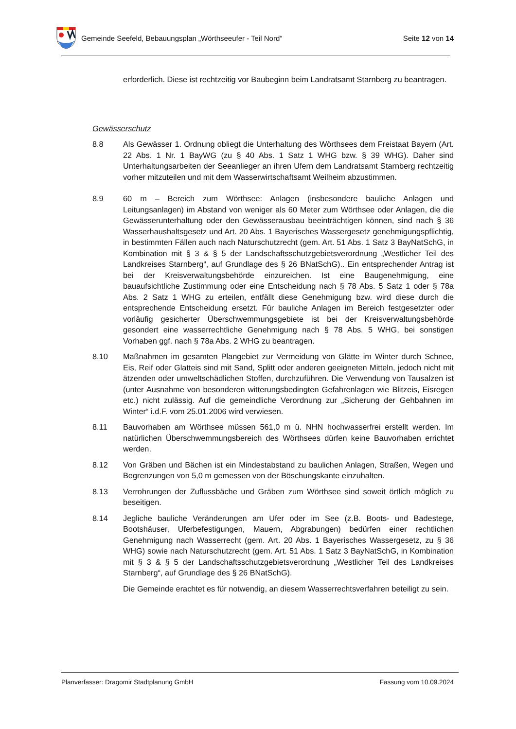Gemeinde Seefeld, Bebauungsplan „Wörthseeufer - Teil Nord“ Seite 12 von 14
erforderlich. Diese ist rechtzeitig vor Baubeginn beim Landratsamt Starnberg zu beantragen.
Gewässerschutz
8.8 Als Gewässer 1. Ordnung obliegt die Unterhaltung des Wörthsees dem Freistaat Bayern (Art. 22 Abs. 1 Nr. 1 BayWG (zu § 40 Abs. 1 Satz 1 WHG bzw. § 39 WHG). Daher sind Unterhaltungsarbeiten der Seeanlieger an ihren Ufern dem Landratsamt Starnberg rechtzeitig vorher mitzuteilen und mit dem Wasserwirtschaftsamt Weilheim abzustimmen.
8.9 60 m – Bereich zum Wörthsee: Anlagen (insbesondere bauliche Anlagen und Leitungsanlagen) im Abstand von weniger als 60 Meter zum Wörthsee oder Anlagen, die die Gewässerunterhaltung oder den Gewässerausbau beeinträchtigen können, sind nach § 36 Wasserhaushaltsgesetz und Art. 20 Abs. 1 Bayerisches Wassergesetz genehmigungspflichtig, in bestimmten Fällen auch nach Naturschutzrecht (gem. Art. 51 Abs. 1 Satz 3 BayNatSchG, in Kombination mit § 3 & § 5 der Landschaftsschutzgebietsverordnung „Westlicher Teil des Landkreises Starnberg“, auf Grundlage des § 26 BNatSchG).. Ein entsprechender Antrag ist bei der Kreisverwaltungsbehörde einzureichen. Ist eine Baugenehmigung, eine bauaufsichtliche Zustimmung oder eine Entscheidung nach § 78 Abs. 5 Satz 1 oder § 78a Abs. 2 Satz 1 WHG zu erteilen, entfällt diese Genehmigung bzw. wird diese durch die entsprechende Entscheidung ersetzt. Für bauliche Anlagen im Bereich festgesetzter oder vorläufig gesicherter Überschwemmungsgebiete ist bei der Kreisverwaltungsbehörde gesondert eine wasserrechtliche Genehmigung nach § 78 Abs. 5 WHG, bei sonstigen Vorhaben ggf. nach § 78a Abs. 2 WHG zu beantragen.
8.10 Maßnahmen im gesamten Plangebiet zur Vermeidung von Glätte im Winter durch Schnee, Eis, Reif oder Glatteis sind mit Sand, Splitt oder anderen geeigneten Mitteln, jedoch nicht mit ätzenden oder umweltschädlichen Stoffen, durchzuführen. Die Verwendung von Tausalzen ist (unter Ausnahme von besonderen witterungsbedingten Gefahrenlagen wie Blitzeis, Eisregen etc.) nicht zulässig. Auf die gemeindliche Verordnung zur „Sicherung der Gehbahnen im Winter“ i.d.F. vom 25.01.2006 wird verwiesen.
8.11 Bauvorhaben am Wörthsee müssen 561,0 m ü. NHN hochwasserfrei erstellt werden. Im natürlichen Überschwemmungsbereich des Wörthsees dürfen keine Bauvorhaben errichtet werden.
8.12 Von Gräben und Bächen ist ein Mindestabstand zu baulichen Anlagen, Straßen, Wegen und Begrenzungen von 5,0 m gemessen von der Böschungskante einzuhalten.
8.13 Verrohrungen der Zuflussbäche und Gräben zum Wörthsee sind soweit örtlich möglich zu beseitigen.
8.14 Jegliche bauliche Veränderungen am Ufer oder im See (z.B. Boots- und Badestege, Bootshäuser, Uferbefestigungen, Mauern, Abgrabungen) bedürfen einer rechtlichen Genehmigung nach Wasserrecht (gem. Art. 20 Abs. 1 Bayerisches Wassergesetz, zu § 36 WHG) sowie nach Naturschutzrecht (gem. Art. 51 Abs. 1 Satz 3 BayNatSchG, in Kombination mit § 3 & § 5 der Landschaftsschutzgebietsverordnung „Westlicher Teil des Landkreises Starnberg“, auf Grundlage des § 26 BNatSchG).
Die Gemeinde erachtet es für notwendig, an diesem Wasserrechtsverfahren beteiligt zu sein.
Planverfasser: Dragomir Stadtplanung GmbH Fassung vom 10.09.2024